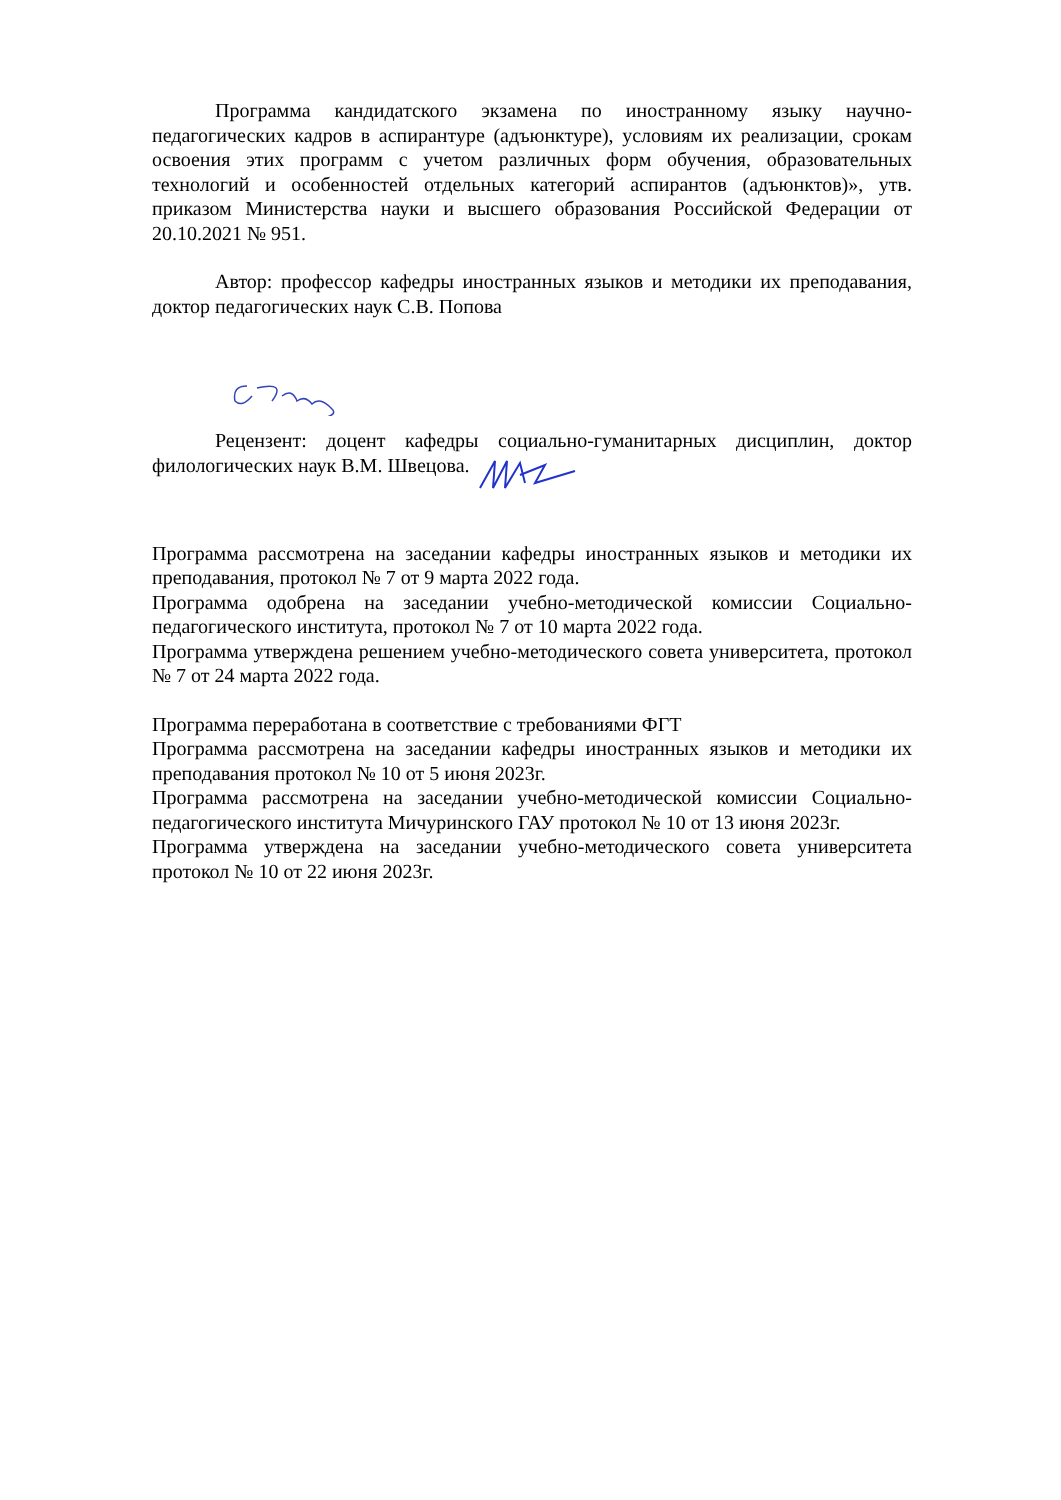Программа кандидатского экзамена по иностранному языку научно-педагогических кадров в аспирантуре (адъюнктуре), условиям их реализации, срокам освоения этих программ с учетом различных форм обучения, образовательных технологий и особенностей отдельных категорий аспирантов (адъюнктов)», утв. приказом Министерства науки и высшего образования Российской Федерации от 20.10.2021 № 951.
Автор: профессор кафедры иностранных языков и методики их преподавания, доктор педагогических наук С.В. Попова
Рецензент: доцент кафедры социально-гуманитарных дисциплин, доктор филологических наук В.М. Швецова.
Программа рассмотрена на заседании кафедры иностранных языков и методики их преподавания, протокол № 7 от 9 марта 2022 года.
Программа одобрена на заседании учебно-методической комиссии Социально-педагогического института, протокол № 7 от 10 марта 2022 года.
Программа утверждена решением учебно-методического совета университета, протокол № 7 от 24 марта 2022 года.
Программа переработана в соответствие с требованиями ФГТ
Программа рассмотрена на заседании кафедры иностранных языков и методики их преподавания протокол № 10 от 5 июня 2023г.
Программа рассмотрена на заседании учебно-методической комиссии Социально-педагогического института Мичуринского ГАУ протокол № 10 от 13 июня 2023г.
Программа утверждена на заседании учебно-методического совета университета протокол № 10 от 22 июня 2023г.